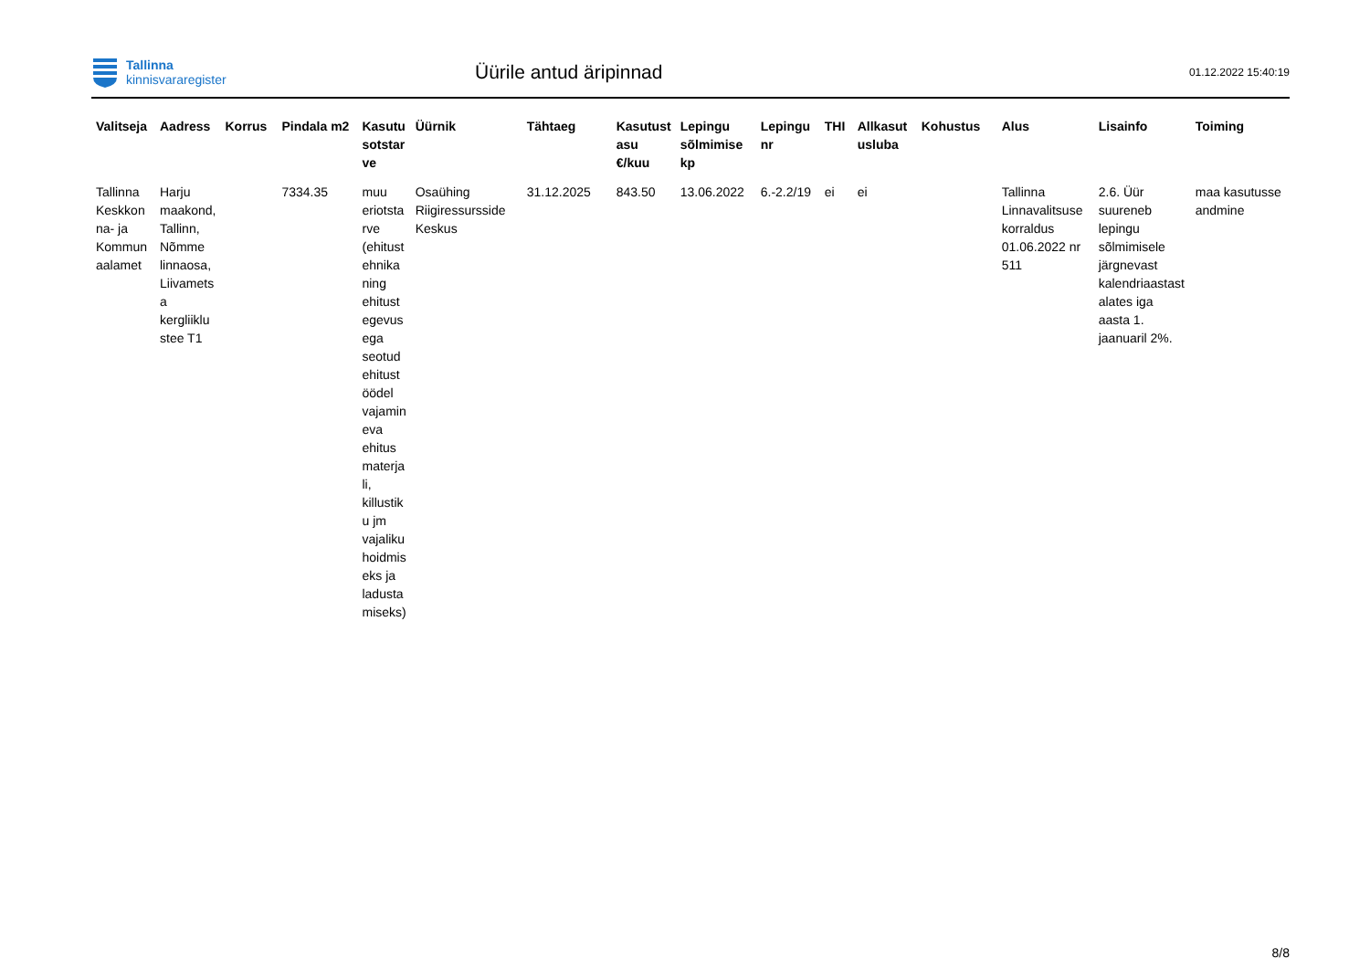Tallinna
kinnisvararegister
Üürile antud äripinnad
01.12.2022 15:40:19
| Valitseja | Aadress | Korrus | Pindala m2 | Kasutu sotstar ve | Üürnik | Tähtaeg | Kasutust asu €/kuu | Lepingu sõlmimise kp | Lepingu nr | THI | Allkasut usluba | Kohustus | Alus | Lisainfo | Toiming |
| --- | --- | --- | --- | --- | --- | --- | --- | --- | --- | --- | --- | --- | --- | --- | --- |
| Tallinna Keskkon na- ja Kommun aalamet | Harju maakond, Tallinn, Nõmme linnaosa, Liivamets a kergliiklu stee T1 | | 7334.35 | muu eriotsta rve (ehitust ehnika ning ehitust egevus ega seotud ehitust öödel vajamin eva ehitus materja li, killustik u jm vajaliku hoidmis eks ja ladusta miseks) | Osaühing Riigiressursside Keskus | 31.12.2025 | 843.50 | 13.06.2022 | 6.-2.2/19 | ei | ei | | Tallinna Linnavalitsuse korraldus 01.06.2022 nr 511 | 2.6. Üür suureneb lepingu sõlmimisele järgnevast kalendriaastast alates iga aasta 1. jaanuaril 2%. | maa kasutusse andmine |
8/8